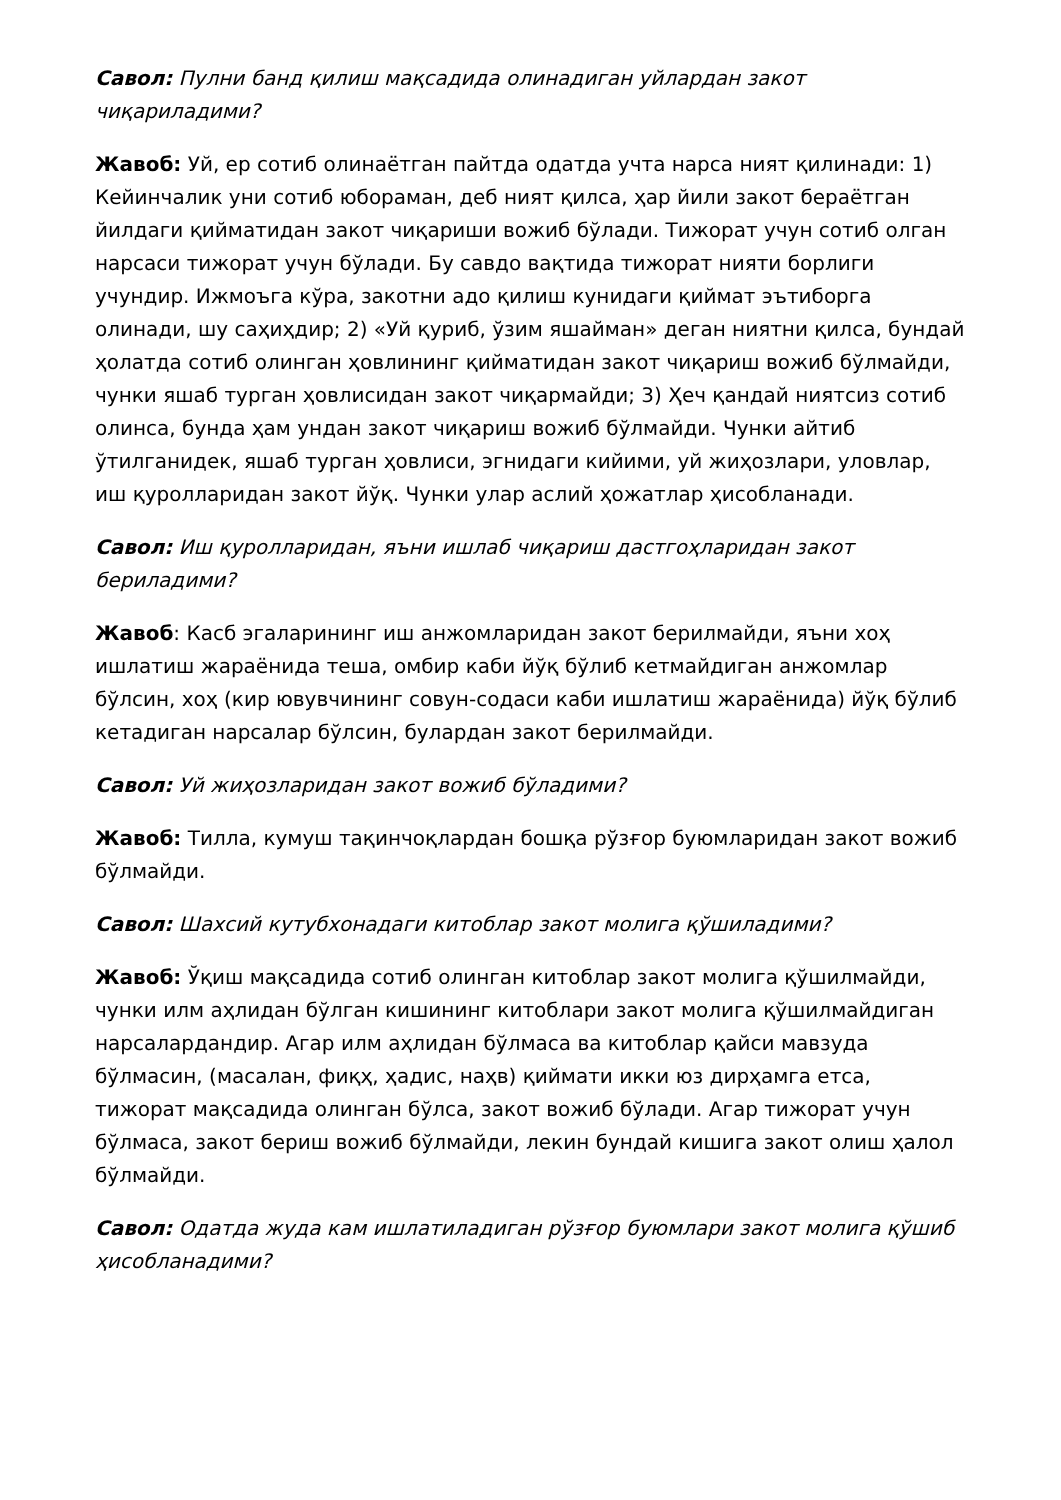Савол: Пулни банд қилиш мақсадида олинадиган уйлардан закот чиқариладими?
Жавоб: Уй, ер сотиб олинаётган пайтда одатда учта нарса ният қилинади: 1) Кейинчалик уни сотиб юбораман, деб ният қилса, ҳар йили закот бераётган йилдаги қийматидан закот чиқариши вожиб бўлади. Тижорат учун сотиб олган нарсаси тижорат учун бўлади. Бу савдо вақтида тижорат нияти борлиги учундир. Ижмоъга кўра, закотни адо қилиш кунидаги қиймат эътиборга олинади, шу саҳиҳдир; 2) «Уй қуриб, ўзим яшайман» деган ниятни қилса, бундай ҳолатда сотиб олинган ҳовлининг қийматидан закот чиқариш вожиб бўлмайди, чунки яшаб турган ҳовлисидан закот чиқармайди; 3) Ҳеч қандай ниятсиз сотиб олинса, бунда ҳам ундан закот чиқариш вожиб бўлмайди. Чунки айтиб ўтилганидек, яшаб турган ҳовлиси, эгнидаги кийими, уй жиҳозлари, уловлар, иш қуролларидан закот йўқ. Чунки улар аслий ҳожатлар ҳисобланади.
Савол: Иш қуролларидан, яъни ишлаб чиқариш дастгоҳларидан закот бериладими?
Жавоб: Касб эгаларининг иш анжомларидан закот берилмайди, яъни хоҳ ишлатиш жараёнида теша, омбир каби йўқ бўлиб кетмайдиган анжомлар бўлсин, хоҳ (кир ювувчининг совун-содаси каби ишлатиш жараёнида) йўқ бўлиб кетадиган нарсалар бўлсин, булардан закот берилмайди.
Савол: Уй жиҳозларидан закот вожиб бўладими?
Жавоб: Тилла, кумуш тақинчоқлардан бошқа рўзғор буюмларидан закот вожиб бўлмайди.
Савол: Шахсий кутубхонадаги китоблар закот молига қўшиладими?
Жавоб: Ўқиш мақсадида сотиб олинган китоблар закот молига қўшилмайди, чунки илм аҳлидан бўлган кишининг китоблари закот молига қўшилмайдиган нарсалардандир. Агар илм аҳлидан бўлмаса ва китоблар қайси мавзуда бўлмасин, (масалан, фиқҳ, ҳадис, наҳв) қиймати икки юз дирҳамга етса, тижорат мақсадида олинган бўлса, закот вожиб бўлади. Агар тижорат учун бўлмаса, закот бериш вожиб бўлмайди, лекин бундай кишига закот олиш ҳалол бўлмайди.
Савол: Одатда жуда кам ишлатиладиган рўзғор буюмлари закот молига қўшиб ҳисобланадими?